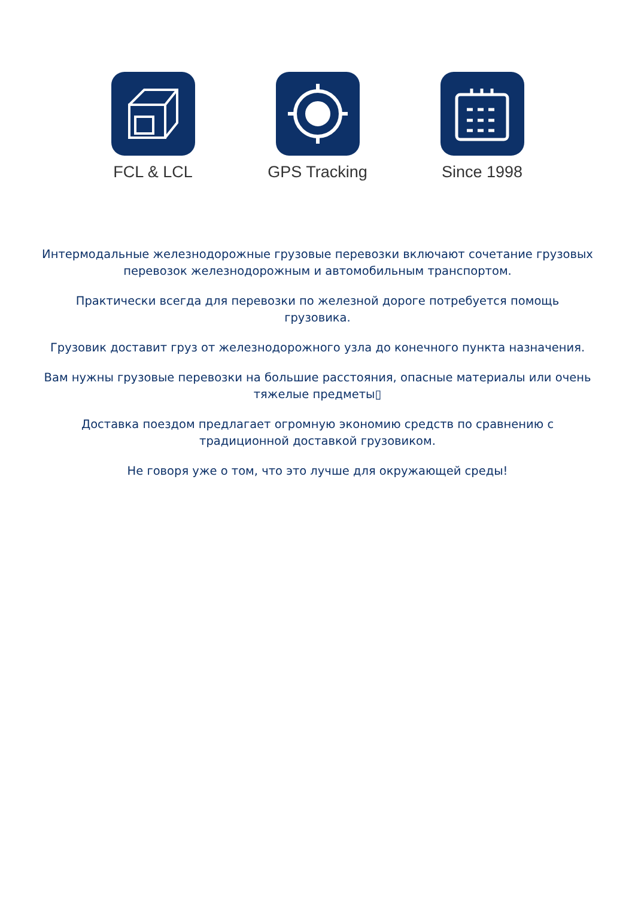FCL & LCL GPS Tracking Since 1998
Интермодальные железнодорожные грузовые перевозки включают сочетание грузовых перевозок железнодорожным и автомобильным транспортом.
Практически всегда для перевозки по железной дороге потребуется помощь грузовика.
Грузовик доставит груз от железнодорожного узла до конечного пункта назначения.
Вам нужны грузовые перевозки на большие расстояния, опасные материалы или очень тяжелые предметы▯
Доставка поездом предлагает огромную экономию средств по сравнению с традиционной доставкой грузовиком.
Не говоря уже о том, что это лучше для окружающей среды!